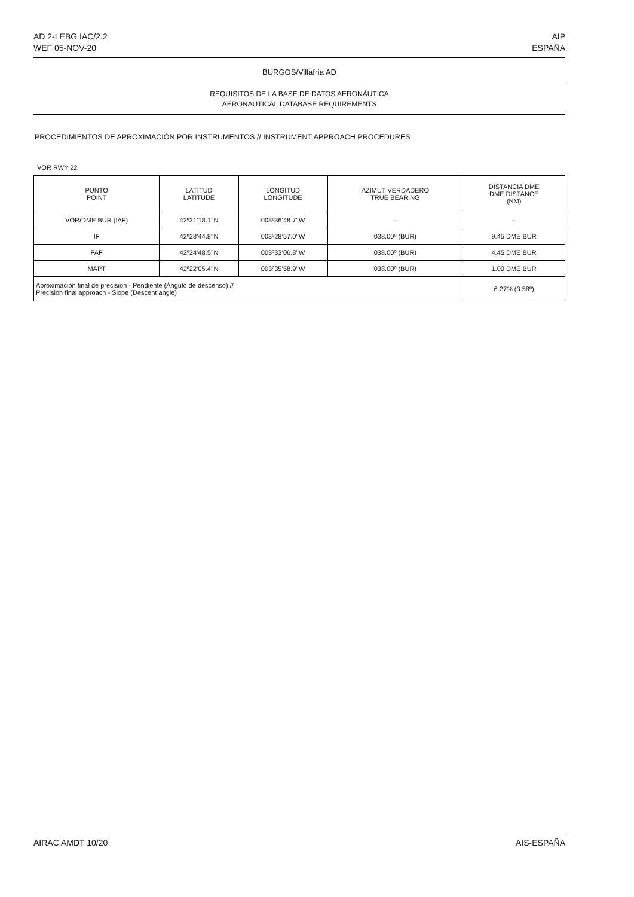AD 2-LEBG IAC/2.2
WEF 05-NOV-20
AIP
ESPAÑA
BURGOS/Villafría AD
REQUISITOS DE LA BASE DE DATOS AERONÁUTICA
AERONAUTICAL DATABASE REQUIREMENTS
PROCEDIMIENTOS DE APROXIMACIÓN POR INSTRUMENTOS // INSTRUMENT APPROACH PROCEDURES
VOR RWY 22
| PUNTO POINT | LATITUD LATITUDE | LONGITUD LONGITUDE | AZIMUT VERDADERO TRUE BEARING | DISTANCIA DME DME DISTANCE (NM) |
| --- | --- | --- | --- | --- |
| VOR/DME BUR (IAF) | 42º21’18.1’’N | 003º36’48.7’’W | – | – |
| IF | 42º28’44.8’’N | 003º28’57.0’’W | 038.00º (BUR) | 9.45 DME BUR |
| FAF | 42º24’48.5’’N | 003º33’06.8’’W | 038.00º (BUR) | 4.45 DME BUR |
| MAPT | 42º22’05.4’’N | 003º35’58.9’’W | 038.00º (BUR) | 1.00 DME BUR |
| Aproximación final de precisión - Pendiente (Ángulo de descenso) // Precision final approach - Slope (Descent angle) | | | | 6.27% (3.58º) |
AIRAC AMDT 10/20 AIS-ESPAÑA